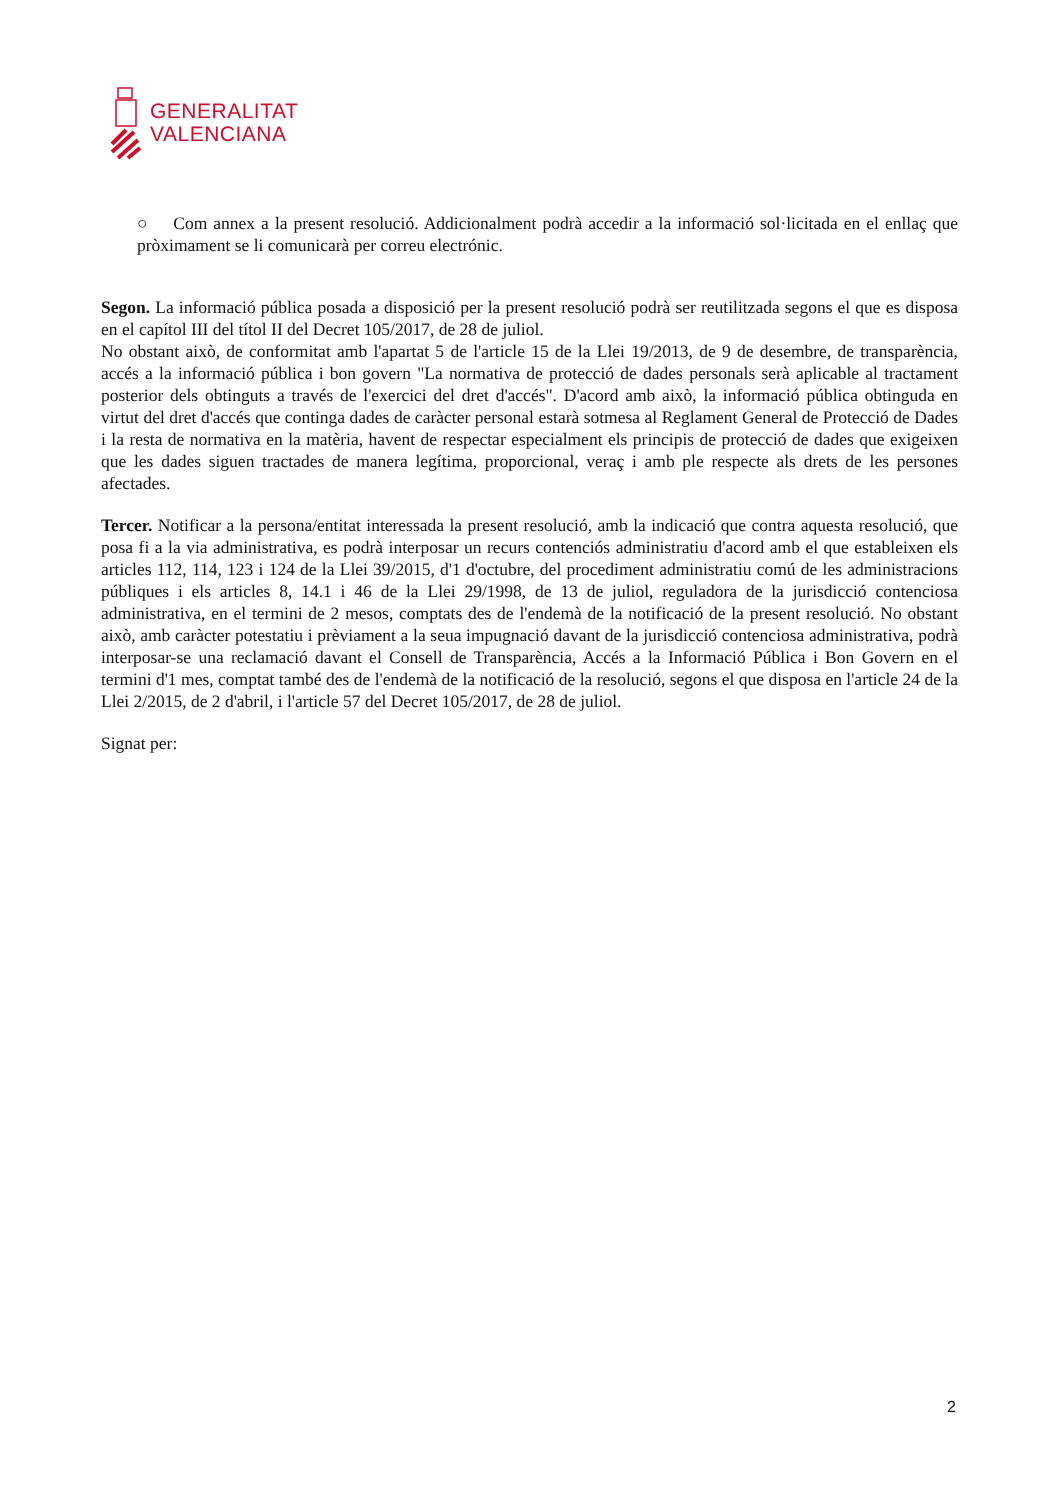GENERALITAT
VALENCIANA
○ Com annex a la present resolució. Addicionalment podrà accedir a la informació sol·licitada en el enllaç que pròximament se li comunicarà per correu electrónic.
Segon. La informació pública posada a disposició per la present resolució podrà ser reutilitzada segons el que es disposa en el capítol III del títol II del Decret 105/2017, de 28 de juliol.
No obstant això, de conformitat amb l'apartat 5 de l'article 15 de la Llei 19/2013, de 9 de desembre, de transparència, accés a la informació pública i bon govern "La normativa de protecció de dades personals serà aplicable al tractament posterior dels obtinguts a través de l'exercici del dret d'accés". D'acord amb això, la informació pública obtinguda en virtut del dret d'accés que continga dades de caràcter personal estarà sotmesa al Reglament General de Protecció de Dades i la resta de normativa en la matèria, havent de respectar especialment els principis de protecció de dades que exigeixen que les dades siguen tractades de manera legítima, proporcional, veraç i amb ple respecte als drets de les persones afectades.
Tercer. Notificar a la persona/entitat interessada la present resolució, amb la indicació que contra aquesta resolució, que posa fi a la via administrativa, es podrà interposar un recurs contenciós administratiu d'acord amb el que estableixen els articles 112, 114, 123 i 124 de la Llei 39/2015, d'1 d'octubre, del procediment administratiu comú de les administracions públiques i els articles 8, 14.1 i 46 de la Llei 29/1998, de 13 de juliol, reguladora de la jurisdicció contenciosa administrativa, en el termini de 2 mesos, comptats des de l'endemà de la notificació de la present resolució. No obstant això, amb caràcter potestatiu i prèviament a la seua impugnació davant de la jurisdicció contenciosa administrativa, podrà interposar-se una reclamació davant el Consell de Transparència, Accés a la Informació Pública i Bon Govern en el termini d'1 mes, comptat també des de l'endemà de la notificació de la resolució, segons el que disposa en l'article 24 de la Llei 2/2015, de 2 d'abril, i l'article 57 del Decret 105/2017, de 28 de juliol.
Signat per:
2